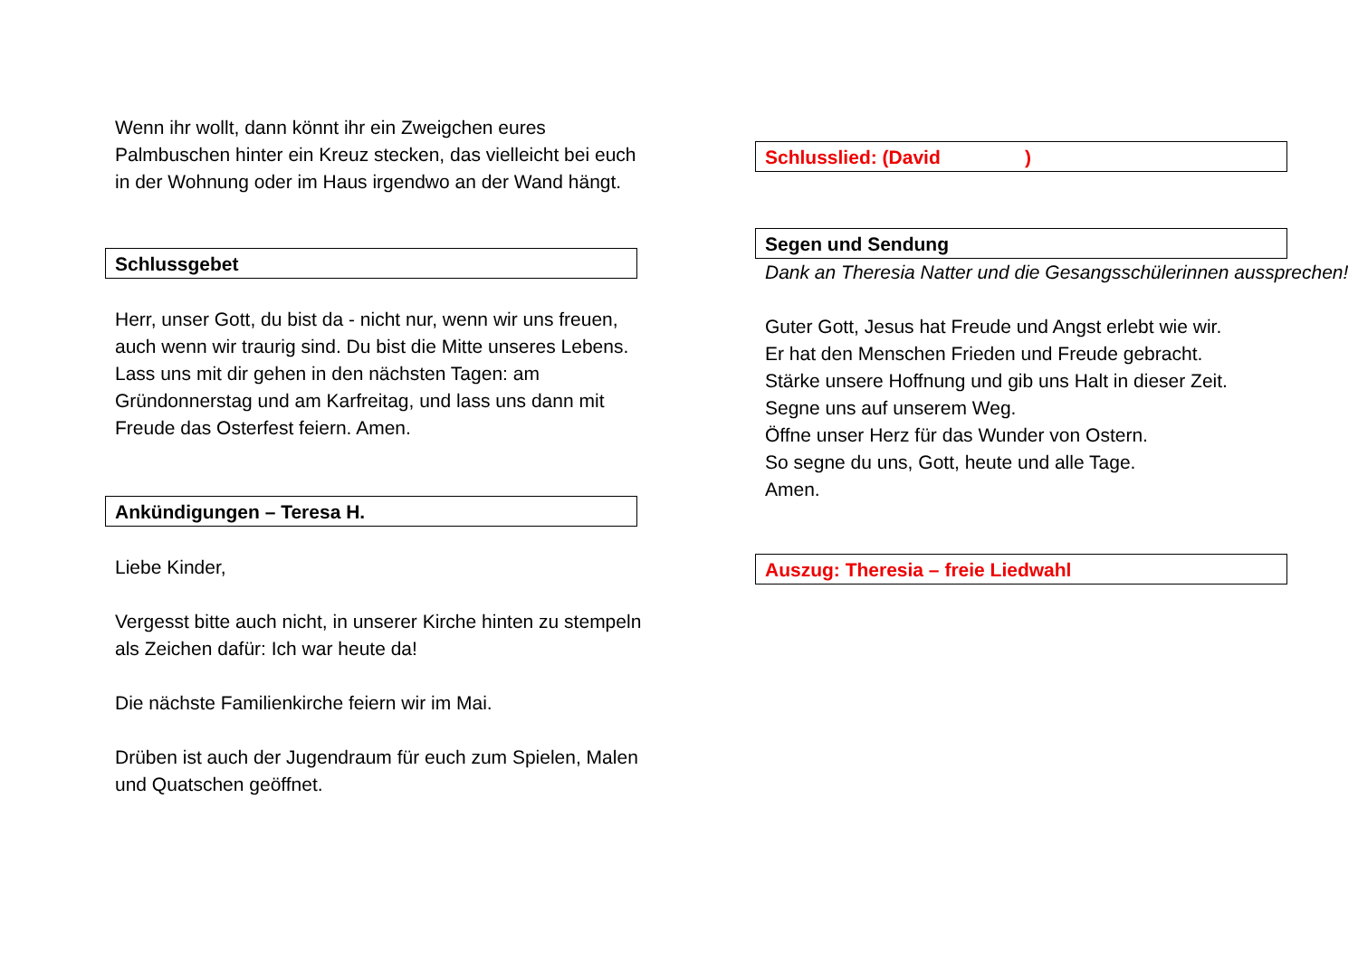Wenn ihr wollt, dann könnt ihr ein Zweigchen eures Palmbuschen hinter ein Kreuz stecken, das vielleicht bei euch in der Wohnung oder im Haus irgendwo an der Wand hängt.
Schlussgebet
Herr, unser Gott, du bist da - nicht nur, wenn wir uns freuen, auch wenn wir traurig sind. Du bist die Mitte unseres Lebens. Lass uns mit dir gehen in den nächsten Tagen: am Gründonnerstag und am Karfreitag, und lass uns dann mit Freude das Osterfest feiern. Amen.
Ankündigungen – Teresa H.
Liebe Kinder,
Vergesst bitte auch nicht, in unserer Kirche hinten zu stempeln als Zeichen dafür: Ich war heute da!
Die nächste Familienkirche feiern wir im Mai.
Drüben ist auch der Jugendraum für euch zum Spielen, Malen und Quatschen geöffnet.
Schlusslied: (David )
Segen und Sendung
Dank an Theresia Natter und die Gesangsschülerinnen aussprechen!
Guter Gott, Jesus hat Freude und Angst erlebt wie wir.
Er hat den Menschen Frieden und Freude gebracht.
Stärke unsere Hoffnung und gib uns Halt in dieser Zeit.
Segne uns auf unserem Weg.
Öffne unser Herz für das Wunder von Ostern.
So segne du uns, Gott, heute und alle Tage.
Amen.
Auszug: Theresia – freie Liedwahl